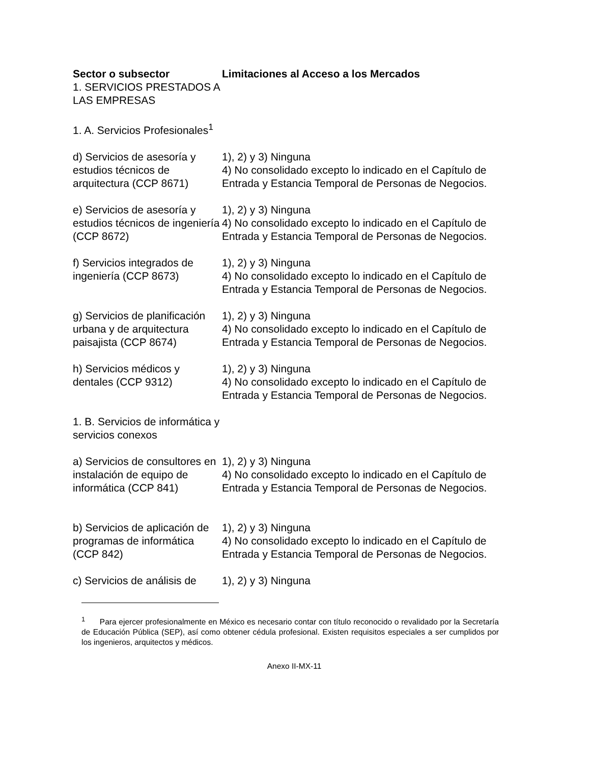| Sector o subsector | Limitaciones al Acceso a los Mercados |
| --- | --- |
| 1. SERVICIOS PRESTADOS A LAS EMPRESAS | |
| 1. A. Servicios Profesionales<sup>1</sup> | |
| d) Servicios de asesoría y estudios técnicos de arquitectura (CCP 8671) | 1), 2) y 3) Ninguna 4) No consolidado excepto lo indicado en el Capítulo de Entrada y Estancia Temporal de Personas de Negocios. |
| e) Servicios de asesoría y estudios técnicos de ingeniería (CCP 8672) | 1), 2) y 3) Ninguna 4) No consolidado excepto lo indicado en el Capítulo de Entrada y Estancia Temporal de Personas de Negocios. |
| f) Servicios integrados de ingeniería (CCP 8673) | 1), 2) y 3) Ninguna 4) No consolidado excepto lo indicado en el Capítulo de Entrada y Estancia Temporal de Personas de Negocios. |
| g) Servicios de planificación urbana y de arquitectura paisajista (CCP 8674) | 1), 2) y 3) Ninguna 4) No consolidado excepto lo indicado en el Capítulo de Entrada y Estancia Temporal de Personas de Negocios. |
| h) Servicios médicos y dentales (CCP 9312) | 1), 2) y 3) Ninguna 4) No consolidado excepto lo indicado en el Capítulo de Entrada y Estancia Temporal de Personas de Negocios. |
| 1. B. Servicios de informática y servicios conexos | |
| a) Servicios de consultores en instalación de equipo de informática (CCP 841) | 1), 2) y 3) Ninguna 4) No consolidado excepto lo indicado en el Capítulo de Entrada y Estancia Temporal de Personas de Negocios. |
| b) Servicios de aplicación de programas de informática (CCP 842) | 1), 2) y 3) Ninguna 4) No consolidado excepto lo indicado en el Capítulo de Entrada y Estancia Temporal de Personas de Negocios. |
| c) Servicios de análisis de | 1), 2) y 3) Ninguna |
<sup>1</sup> Para ejercer profesionalmente en México es necesario contar con título reconocido o revalidado por la Secretaría de Educación Pública (SEP), así como obtener cédula profesional. Existen requisitos especiales a ser cumplidos por los ingenieros, arquitectos y médicos.
Anexo II-MX-11